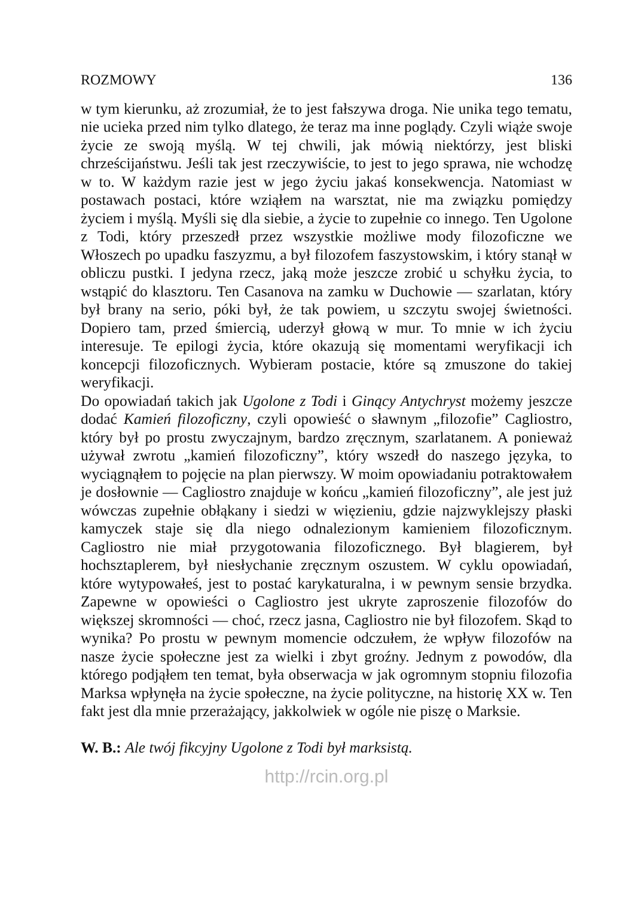ROZMOWY 136
w tym kierunku, aż zrozumiał, że to jest fałszywa droga. Nie unika tego tematu, nie ucieka przed nim tylko dlatego, że teraz ma inne poglądy. Czyli wiąże swoje życie ze swoją myślą. W tej chwili, jak mówią niektórzy, jest bliski chrześcijaństwu. Jeśli tak jest rzeczywiście, to jest to jego sprawa, nie wchodzę w to. W każdym razie jest w jego życiu jakaś konsekwencja. Natomiast w postawach postaci, które wziąłem na warsztat, nie ma związku pomiędzy życiem i myślą. Myśli się dla siebie, a życie to zupełnie co innego. Ten Ugolone z Todi, który przeszedł przez wszystkie możliwe mody filozoficzne we Włoszech po upadku faszyzmu, a był filozofem faszystowskim, i który stanął w obliczu pustki. I jedyna rzecz, jaką może jeszcze zrobić u schyłku życia, to wstąpić do klasztoru. Ten Casanova na zamku w Duchowie — szarlatan, który był brany na serio, póki był, że tak powiem, u szczytu swojej świetności. Dopiero tam, przed śmiercią, uderzył głową w mur. To mnie w ich życiu interesuje. Te epilogi życia, które okazują się momentami weryfikacji ich koncepcji filozoficznych. Wybieram postacie, które są zmuszone do takiej weryfikacji.
Do opowiadań takich jak Ugolone z Todi i Ginący Antychryst możemy jeszcze dodać Kamień filozoficzny, czyli opowieść o sławnym „filozofie” Cagliostro, który był po prostu zwyczajnym, bardzo zręcznym, szarlatanem. A ponieważ używał zwrotu „kamień filozoficzny”, który wszedł do naszego języka, to wyciągnąłem to pojęcie na plan pierwszy. W moim opowiadaniu potraktowałem je dosłownie — Cagliostro znajduje w końcu „kamień filozoficzny”, ale jest już wówczas zupełnie obłąkany i siedzi w więzieniu, gdzie najzwyklejszy płaski kamyczek staje się dla niego odnalezionym kamieniem filozoficznym. Cagliostro nie miał przygotowania filozoficznego. Był blagierem, był hochsztaplerem, był niesłychanie zręcznym oszustem. W cyklu opowiadań, które wytypowałeś, jest to postać karykaturalna, i w pewnym sensie brzydka. Zapewne w opowieści o Cagliostro jest ukryte zaproszenie filozofów do większej skromności — choć, rzecz jasna, Cagliostro nie był filozofem. Skąd to wynika? Po prostu w pewnym momencie odczułem, że wpływ filozofów na nasze życie społeczne jest za wielki i zbyt groźny. Jednym z powodów, dla którego podjąłem ten temat, była obserwacja w jak ogromnym stopniu filozofia Marksa wpłynęła na życie społeczne, na życie polityczne, na historię XX w. Ten fakt jest dla mnie przerażający, jakkolwiek w ogóle nie piszę o Marksie.
W. B.: Ale twój fikcyjny Ugolone z Todi był marksistą.
http://rcin.org.pl